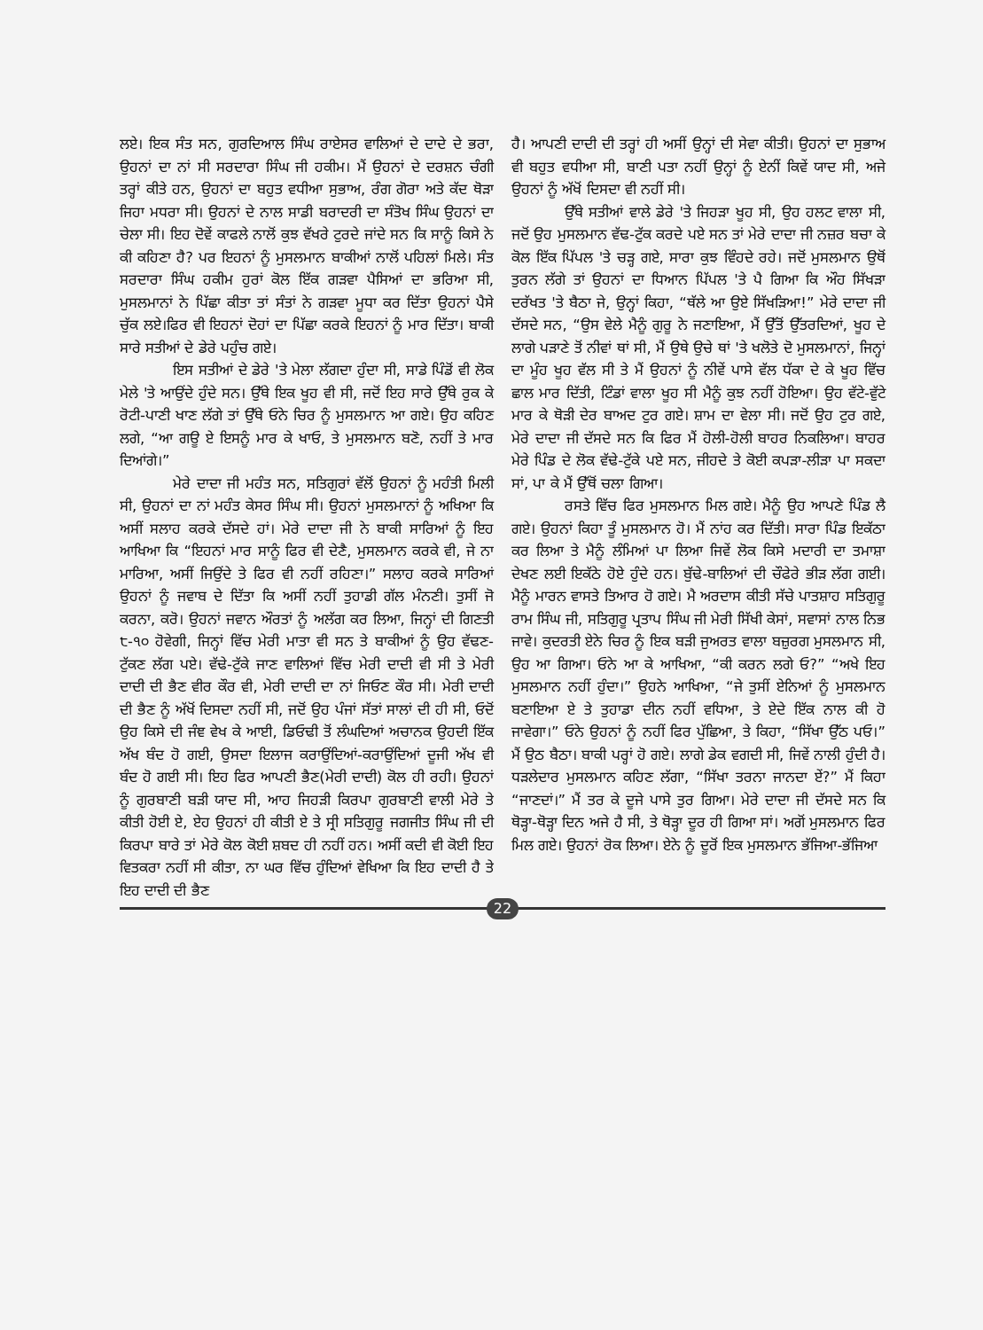ਲਏ। ਇਕ ਸੰਤ ਸਨ, ਗੁਰਦਿਆਲ ਸਿੰਘ ਰਾਏਸਰ ਵਾਲਿਆਂ ਦੇ ਦਾਦੇ ਦੇ ਭਰਾ, ਉਹਨਾਂ ਦਾ ਨਾਂ ਸੀ ਸਰਦਾਰਾ ਸਿੰਘ ਜੀ ਹਕੀਮ। ਮੈਂ ਉਹਨਾਂ ਦੇ ਦਰਸ਼ਨ ਚੰਗੀ ਤਰ੍ਹਾਂ ਕੀਤੇ ਹਨ, ਉਹਨਾਂ ਦਾ ਬਹੁਤ ਵਧੀਆ ਸੁਭਾਅ, ਰੰਗ ਗੋਰਾ ਅਤੇ ਕੱਦ ਥੋੜਾ ਜਿਹਾ ਮਧਰਾ ਸੀ। ਉਹਨਾਂ ਦੇ ਨਾਲ ਸਾਡੀ ਬਰਾਦਰੀ ਦਾ ਸੰਤੋਖ ਸਿੰਘ ਉਹਨਾਂ ਦਾ ਚੇਲਾ ਸੀ। ਇਹ ਦੋਵੇਂ ਕਾਫਲੇ ਨਾਲੋਂ ਕੁਝ ਵੱਖਰੇ ਟੁਰਦੇ ਜਾਂਦੇ ਸਨ ਕਿ ਸਾਨੂੰ ਕਿਸੇ ਨੇ ਕੀ ਕਹਿਣਾ ਹੈ? ਪਰ ਇਹਨਾਂ ਨੂੰ ਮੁਸਲਮਾਨ ਬਾਕੀਆਂ ਨਾਲੋਂ ਪਹਿਲਾਂ ਮਿਲੇ। ਸੰਤ ਸਰਦਾਰਾ ਸਿੰਘ ਹਕੀਮ ਹੁਰਾਂ ਕੋਲ ਇੱਕ ਗੜਵਾ ਪੈਸਿਆਂ ਦਾ ਭਰਿਆ ਸੀ, ਮੁਸਲਮਾਨਾਂ ਨੇ ਪਿੱਛਾ ਕੀਤਾ ਤਾਂ ਸੰਤਾਂ ਨੇ ਗੜਵਾ ਮੂਧਾ ਕਰ ਦਿੱਤਾ ਉਹਨਾਂ ਪੈਸੇ ਚੁੱਕ ਲਏ।ਫਿਰ ਵੀ ਇਹਨਾਂ ਦੋਹਾਂ ਦਾ ਪਿੱਛਾ ਕਰਕੇ ਇਹਨਾਂ ਨੂੰ ਮਾਰ ਦਿੱਤਾ। ਬਾਕੀ ਸਾਰੇ ਸਤੀਆਂ ਦੇ ਡੇਰੇ ਪਹੁੰਚ ਗਏ।
ਇਸ ਸਤੀਆਂ ਦੇ ਡੇਰੇ 'ਤੇ ਮੇਲਾ ਲੱਗਦਾ ਹੁੰਦਾ ਸੀ, ਸਾਡੇ ਪਿੰਡੋਂ ਵੀ ਲੋਕ ਮੇਲੇ 'ਤੇ ਆਉਂਦੇ ਹੁੰਦੇ ਸਨ। ਉੱਥੇ ਇਕ ਖੂਹ ਵੀ ਸੀ, ਜਦੋਂ ਇਹ ਸਾਰੇ ਉੱਥੇ ਰੁਕ ਕੇ ਰੋਟੀ-ਪਾਣੀ ਖਾਣ ਲੱਗੇ ਤਾਂ ਉੱਥੇ ਓਨੇ ਚਿਰ ਨੂੰ ਮੁਸਲਮਾਨ ਆ ਗਏ। ਉਹ ਕਹਿਣ ਲਗੇ, “ਆ ਗਊ ਏ ਇਸਨੂੰ ਮਾਰ ਕੇ ਖਾਓ, ਤੇ ਮੁਸਲਮਾਨ ਬਣੋ, ਨਹੀਂ ਤੇ ਮਾਰ ਦਿਆਂਗੇ।”
ਮੇਰੇ ਦਾਦਾ ਜੀ ਮਹੰਤ ਸਨ, ਸਤਿਗੁਰਾਂ ਵੱਲੋਂ ਉਹਨਾਂ ਨੂੰ ਮਹੰਤੀ ਮਿਲੀ ਸੀ, ਉਹਨਾਂ ਦਾ ਨਾਂ ਮਹੰਤ ਕੇਸਰ ਸਿੰਘ ਸੀ। ਉਹਨਾਂ ਮੁਸਲਮਾਨਾਂ ਨੂੰ ਅਖਿਆ ਕਿ ਅਸੀਂ ਸਲਾਹ ਕਰਕੇ ਦੱਸਦੇ ਹਾਂ। ਮੇਰੇ ਦਾਦਾ ਜੀ ਨੇ ਬਾਕੀ ਸਾਰਿਆਂ ਨੂੰ ਇਹ ਆਖਿਆ ਕਿ “ਇਹਨਾਂ ਮਾਰ ਸਾਨੂੰ ਫਿਰ ਵੀ ਦੇਣੈ, ਮੁਸਲਮਾਨ ਕਰਕੇ ਵੀ, ਜੇ ਨਾ ਮਾਰਿਆ, ਅਸੀਂ ਜਿਉਂਦੇ ਤੇ ਫਿਰ ਵੀ ਨਹੀਂ ਰਹਿਣਾ।” ਸਲਾਹ ਕਰਕੇ ਸਾਰਿਆਂ ਉਹਨਾਂ ਨੂੰ ਜਵਾਬ ਦੇ ਦਿੱਤਾ ਕਿ ਅਸੀਂ ਨਹੀਂ ਤੁਹਾਡੀ ਗੱਲ ਮੰਨਣੀ। ਤੁਸੀਂ ਜੋ ਕਰਨਾ, ਕਰੋ। ਉਹਨਾਂ ਜਵਾਨ ਔਰਤਾਂ ਨੂੰ ਅਲੱਗ ਕਰ ਲਿਆ, ਜਿਨ੍ਹਾਂ ਦੀ ਗਿਣਤੀ ੮-੧੦ ਹੋਵੇਗੀ, ਜਿਨ੍ਹਾਂ ਵਿੱਚ ਮੇਰੀ ਮਾਤਾ ਵੀ ਸਨ ਤੇ ਬਾਕੀਆਂ ਨੂੰ ਉਹ ਵੱਢਣ-ਟੁੱਕਣ ਲੱਗ ਪਏ। ਵੱਢੇ-ਟੁੱਕੇ ਜਾਣ ਵਾਲਿਆਂ ਵਿੱਚ ਮੇਰੀ ਦਾਦੀ ਵੀ ਸੀ ਤੇ ਮੇਰੀ ਦਾਦੀ ਦੀ ਭੈਣ ਵੀਰ ਕੌਰ ਵੀ, ਮੇਰੀ ਦਾਦੀ ਦਾ ਨਾਂ ਜਿਓਣ ਕੌਰ ਸੀ। ਮੇਰੀ ਦਾਦੀ ਦੀ ਭੈਣ ਨੂੰ ਅੱਖੋਂ ਦਿਸਦਾ ਨਹੀਂ ਸੀ, ਜਦੋਂ ਉਹ ਪੰਜਾਂ ਸੱਤਾਂ ਸਾਲਾਂ ਦੀ ਹੀ ਸੀ, ਓਦੋਂ ਉਹ ਕਿਸੇ ਦੀ ਜੰਞ ਵੇਖ ਕੇ ਆਈ, ਡਿਓਢੀ ਤੋਂ ਲੰਘਦਿਆਂ ਅਚਾਨਕ ਉਹਦੀ ਇੱਕ ਅੱਖ ਬੰਦ ਹੋ ਗਈ, ਉਸਦਾ ਇਲਾਜ ਕਰਾਉਂਦਿਆਂ-ਕਰਾਉਂਦਿਆਂ ਦੂਜੀ ਅੱਖ ਵੀ ਬੰਦ ਹੋ ਗਈ ਸੀ। ਇਹ ਫਿਰ ਆਪਣੀ ਭੈਣ(ਮੇਰੀ ਦਾਦੀ) ਕੋਲ ਹੀ ਰਹੀ। ਉਹਨਾਂ ਨੂੰ ਗੁਰਬਾਣੀ ਬੜੀ ਯਾਦ ਸੀ, ਆਹ ਜਿਹੜੀ ਕਿਰਪਾ ਗੁਰਬਾਣੀ ਵਾਲੀ ਮੇਰੇ ਤੇ ਕੀਤੀ ਹੋਈ ਏ, ਏਹ ਉਹਨਾਂ ਹੀ ਕੀਤੀ ਏ ਤੇ ਸ੍ਰੀ ਸਤਿਗੁਰੂ ਜਗਜੀਤ ਸਿੰਘ ਜੀ ਦੀ ਕਿਰਪਾ ਬਾਰੇ ਤਾਂ ਮੇਰੇ ਕੋਲ ਕੋਈ ਸ਼ਬਦ ਹੀ ਨਹੀਂ ਹਨ। ਅਸੀਂ ਕਦੀ ਵੀ ਕੋਈ ਇਹ ਵਿਤਕਰਾ ਨਹੀਂ ਸੀ ਕੀਤਾ, ਨਾ ਘਰ ਵਿੱਚ ਹੁੰਦਿਆਂ ਵੇਖਿਆ ਕਿ ਇਹ ਦਾਦੀ ਹੈ ਤੇ ਇਹ ਦਾਦੀ ਦੀ ਭੈਣ
ਹੈ। ਆਪਣੀ ਦਾਦੀ ਦੀ ਤਰ੍ਹਾਂ ਹੀ ਅਸੀਂ ਉਨ੍ਹਾਂ ਦੀ ਸੇਵਾ ਕੀਤੀ। ਉਹਨਾਂ ਦਾ ਸੁਭਾਅ ਵੀ ਬਹੁਤ ਵਧੀਆ ਸੀ, ਬਾਣੀ ਪਤਾ ਨਹੀਂ ਉਨ੍ਹਾਂ ਨੂੰ ਏਨੀਂ ਕਿਵੇਂ ਯਾਦ ਸੀ, ਅਜੇ ਉਹਨਾਂ ਨੂੰ ਅੱਖੋਂ ਦਿਸਦਾ ਵੀ ਨਹੀਂ ਸੀ।
ਉੱਥੇ ਸਤੀਆਂ ਵਾਲੇ ਡੇਰੇ 'ਤੇ ਜਿਹੜਾ ਖੂਹ ਸੀ, ਉਹ ਹਲਟ ਵਾਲਾ ਸੀ, ਜਦੋਂ ਉਹ ਮੁਸਲਮਾਨ ਵੱਢ-ਟੁੱਕ ਕਰਦੇ ਪਏ ਸਨ ਤਾਂ ਮੇਰੇ ਦਾਦਾ ਜੀ ਨਜ਼ਰ ਬਚਾ ਕੇ ਕੋਲ ਇੱਕ ਪਿੱਪਲ 'ਤੇ ਚੜ੍ਹ ਗਏ, ਸਾਰਾ ਕੁਝ ਵਿੰਹਦੇ ਰਹੇ। ਜਦੋਂ ਮੁਸਲਮਾਨ ਉਥੋਂ ਤੁਰਨ ਲੱਗੇ ਤਾਂ ਉਹਨਾਂ ਦਾ ਧਿਆਨ ਪਿੱਪਲ 'ਤੇ ਪੈ ਗਿਆ ਕਿ ਔਹ ਸਿੱਖੜਾ ਦਰੱਖਤ 'ਤੇ ਬੈਠਾ ਜੇ, ਉਨ੍ਹਾਂ ਕਿਹਾ, “ਥੱਲੇ ਆ ਉਏ ਸਿੱਖੜਿਆ!” ਮੇਰੇ ਦਾਦਾ ਜੀ ਦੱਸਦੇ ਸਨ, “ਉਸ ਵੇਲੇ ਮੈਨੂੰ ਗੁਰੂ ਨੇ ਜਣਾਇਆ, ਮੈਂ ਉੱਤੋਂ ਉੱਤਰਦਿਆਂ, ਖੂਹ ਦੇ ਲਾਗੇ ਪੜਾਣੇ ਤੋਂ ਨੀਵਾਂ ਥਾਂ ਸੀ, ਮੈਂ ਉਥੇ ਉਚੇ ਥਾਂ 'ਤੇ ਖਲੋਤੇ ਦੋ ਮੁਸਲਮਾਨਾਂ, ਜਿਨ੍ਹਾਂ ਦਾ ਮੂੰਹ ਖੂਹ ਵੱਲ ਸੀ ਤੇ ਮੈਂ ਉਹਨਾਂ ਨੂੰ ਨੀਵੇਂ ਪਾਸੇ ਵੱਲ ਧੱਕਾ ਦੇ ਕੇ ਖੂਹ ਵਿੱਚ ਛਾਲ ਮਾਰ ਦਿੱਤੀ, ਟਿੰਡਾਂ ਵਾਲਾ ਖੂਹ ਸੀ ਮੈਨੂੰ ਕੁਝ ਨਹੀਂ ਹੋਇਆ। ਉਹ ਵੱਟੇ-ਵੁੱਟੇ ਮਾਰ ਕੇ ਥੋੜੀ ਦੇਰ ਬਾਅਦ ਟੁਰ ਗਏ। ਸ਼ਾਮ ਦਾ ਵੇਲਾ ਸੀ। ਜਦੋਂ ਉਹ ਟੁਰ ਗਏ, ਮੇਰੇ ਦਾਦਾ ਜੀ ਦੱਸਦੇ ਸਨ ਕਿ ਫਿਰ ਮੈਂ ਹੋਲੀ-ਹੋਲੀ ਬਾਹਰ ਨਿਕਲਿਆ। ਬਾਹਰ ਮੇਰੇ ਪਿੰਡ ਦੇ ਲੋਕ ਵੱਢੇ-ਟੁੱਕੇ ਪਏ ਸਨ, ਜੀਹਦੇ ਤੇ ਕੋਈ ਕਪੜਾ-ਲੀੜਾ ਪਾ ਸਕਦਾ ਸਾਂ, ਪਾ ਕੇ ਮੈਂ ਉੱਥੋਂ ਚਲਾ ਗਿਆ।
ਰਸਤੇ ਵਿੱਚ ਫਿਰ ਮੁਸਲਮਾਨ ਮਿਲ ਗਏ। ਮੈਨੂੰ ਉਹ ਆਪਣੇ ਪਿੰਡ ਲੈ ਗਏ। ਉਹਨਾਂ ਕਿਹਾ ਤੂੰ ਮੁਸਲਮਾਨ ਹੋ। ਮੈਂ ਨਾਂਹ ਕਰ ਦਿੱਤੀ। ਸਾਰਾ ਪਿੰਡ ਇਕੱਠਾ ਕਰ ਲਿਆ ਤੇ ਮੈਨੂੰ ਲੰਮਿਆਂ ਪਾ ਲਿਆ ਜਿਵੇਂ ਲੋਕ ਕਿਸੇ ਮਦਾਰੀ ਦਾ ਤਮਾਸ਼ਾ ਦੇਖਣ ਲਈ ਇਕੱਠੇ ਹੋਏ ਹੁੰਦੇ ਹਨ। ਬੁੱਢੇ-ਬਾਲਿਆਂ ਦੀ ਚੌਫੇਰੇ ਭੀੜ ਲੱਗ ਗਈ। ਮੈਨੂੰ ਮਾਰਨ ਵਾਸਤੇ ਤਿਆਰ ਹੋ ਗਏ। ਮੈ ਅਰਦਾਸ ਕੀਤੀ ਸੱਚੇ ਪਾਤਸ਼ਾਹ ਸਤਿਗੁਰੂ ਰਾਮ ਸਿੰਘ ਜੀ, ਸਤਿਗੁਰੂ ਪ੍ਰਤਾਪ ਸਿੰਘ ਜੀ ਮੇਰੀ ਸਿੱਖੀ ਕੇਸਾਂ, ਸਵਾਸਾਂ ਨਾਲ ਨਿਭ ਜਾਵੇ। ਕੁਦਰਤੀ ਏਨੇ ਚਿਰ ਨੂੰ ਇਕ ਬੜੀ ਜੁਅਰਤ ਵਾਲਾ ਬਜ਼ੁਰਗ ਮੁਸਲਮਾਨ ਸੀ, ਉਹ ਆ ਗਿਆ। ਓਨੇ ਆ ਕੇ ਆਖਿਆ, “ਕੀ ਕਰਨ ਲਗੇ ਓ?” “ਅਖੇ ਇਹ ਮੁਸਲਮਾਨ ਨਹੀਂ ਹੁੰਦਾ।” ਉਹਨੇ ਆਖਿਆ, “ਜੇ ਤੁਸੀਂ ਏਨਿਆਂ ਨੂੰ ਮੁਸਲਮਾਨ ਬਣਾਇਆ ਏ ਤੇ ਤੁਹਾਡਾ ਦੀਨ ਨਹੀਂ ਵਧਿਆ, ਤੇ ਏਦੇ ਇੱਕ ਨਾਲ ਕੀ ਹੋ ਜਾਵੇਗਾ।” ਓਨੇ ਉਹਨਾਂ ਨੂੰ ਨਹੀਂ ਫਿਰ ਪੁੱਛਿਆ, ਤੇ ਕਿਹਾ, “ਸਿੱਖਾ ਉੱਠ ਪਓ।” ਮੈਂ ਉਠ ਬੈਠਾ। ਬਾਕੀ ਪਰ੍ਹਾਂ ਹੋ ਗਏ। ਲਾਗੇ ਡੇਕ ਵਗਦੀ ਸੀ, ਜਿਵੇਂ ਨਾਲੀ ਹੁੰਦੀ ਹੈ। ਧੜਲੇਦਾਰ ਮੁਸਲਮਾਨ ਕਹਿਣ ਲੱਗਾ, “ਸਿੱਖਾ ਤਰਨਾ ਜਾਨਦਾ ਏਂ?” ਮੈਂ ਕਿਹਾ “ਜਾਣਦਾਂ।” ਮੈਂ ਤਰ ਕੇ ਦੂਜੇ ਪਾਸੇ ਤੁਰ ਗਿਆ। ਮੇਰੇ ਦਾਦਾ ਜੀ ਦੱਸਦੇ ਸਨ ਕਿ ਥੋੜ੍ਹਾ-ਥੋੜ੍ਹਾ ਦਿਨ ਅਜੇ ਹੈ ਸੀ, ਤੇ ਥੋੜ੍ਹਾ ਦੂਰ ਹੀ ਗਿਆ ਸਾਂ। ਅਗੋਂ ਮੁਸਲਮਾਨ ਫਿਰ ਮਿਲ ਗਏ। ਉਹਨਾਂ ਰੋਕ ਲਿਆ। ਏਨੇ ਨੂੰ ਦੂਰੋਂ ਇਕ ਮੁਸਲਮਾਨ ਭੱਜਿਆ-ਭੱਜਿਆ
22